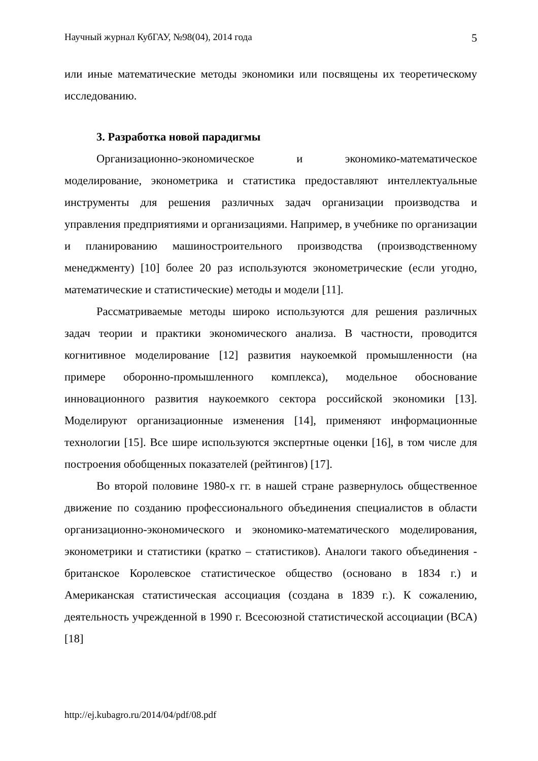Научный журнал КубГАУ, №98(04), 2014 года 5
или иные математические методы экономики или посвящены их теоретическому исследованию.
3. Разработка новой парадигмы
Организационно-экономическое и экономико-математическое моделирование, эконометрика и статистика предоставляют интеллектуальные инструменты для решения различных задач организации производства и управления предприятиями и организациями. Например, в учебнике по организации и планированию машиностроительного производства (производственному менеджменту) [10] более 20 раз используются эконометрические (если угодно, математические и статистические) методы и модели [11].
Рассматриваемые методы широко используются для решения различных задач теории и практики экономического анализа. В частности, проводится когнитивное моделирование [12] развития наукоемкой промышленности (на примере оборонно-промышленного комплекса), модельное обоснование инновационного развития наукоемкого сектора российской экономики [13]. Моделируют организационные изменения [14], применяют информационные технологии [15]. Все шире используются экспертные оценки [16], в том числе для построения обобщенных показателей (рейтингов) [17].
Во второй половине 1980-х гг. в нашей стране развернулось общественное движение по созданию профессионального объединения специалистов в области организационно-экономического и экономико-математического моделирования, эконометрики и статистики (кратко – статистиков). Аналоги такого объединения - британское Королевское статистическое общество (основано в 1834 г.) и Американская статистическая ассоциация (создана в 1839 г.). К сожалению, деятельность учрежденной в 1990 г. Всесоюзной статистической ассоциации (ВСА) [18]
http://ej.kubagro.ru/2014/04/pdf/08.pdf